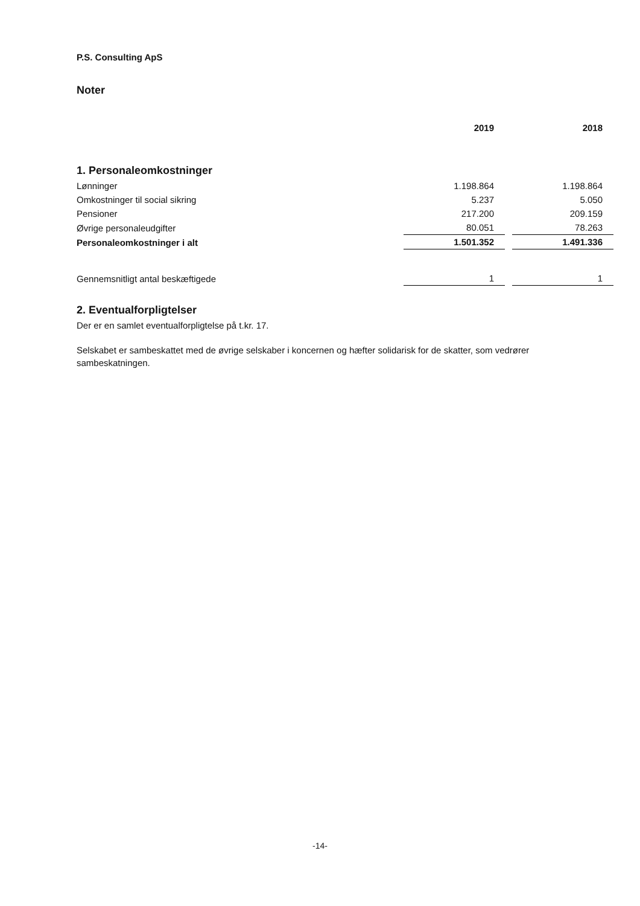P.S. Consulting ApS
Noter
| | 2019 | 2018 |
| 1. Personaleomkostninger | | |
| Lønninger | 1.198.864 | 1.198.864 |
| Omkostninger til social sikring | 5.237 | 5.050 |
| Pensioner | 217.200 | 209.159 |
| Øvrige personaleudgifter | 80.051 | 78.263 |
| Personaleomkostninger i alt | 1.501.352 | 1.491.336 |
| Gennemsnitligt antal beskæftigede | 1 | 1 |
2. Eventualforpligtelser
Der er en samlet eventualforpligtelse på t.kr. 17.
Selskabet er sambeskattet med de øvrige selskaber i koncernen og hæfter solidarisk for de skatter, som vedrører sambeskatningen.
-14-